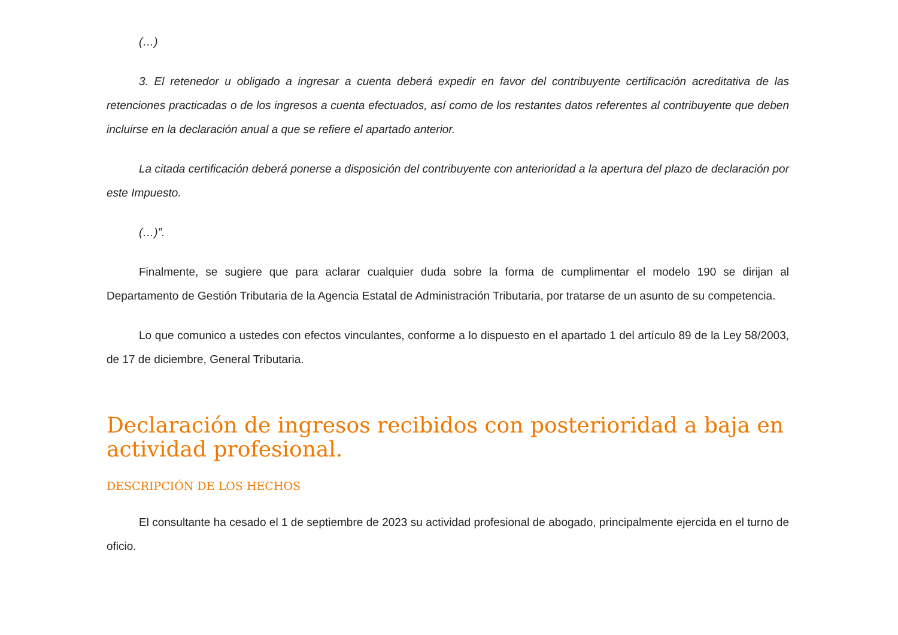(…)
3. El retenedor u obligado a ingresar a cuenta deberá expedir en favor del contribuyente certificación acreditativa de las retenciones practicadas o de los ingresos a cuenta efectuados, así como de los restantes datos referentes al contribuyente que deben incluirse en la declaración anual a que se refiere el apartado anterior.
La citada certificación deberá ponerse a disposición del contribuyente con anterioridad a la apertura del plazo de declaración por este Impuesto.
(…)”.
Finalmente, se sugiere que para aclarar cualquier duda sobre la forma de cumplimentar el modelo 190 se dirijan al Departamento de Gestión Tributaria de la Agencia Estatal de Administración Tributaria, por tratarse de un asunto de su competencia.
Lo que comunico a ustedes con efectos vinculantes, conforme a lo dispuesto en el apartado 1 del artículo 89 de la Ley 58/2003, de 17 de diciembre, General Tributaria.
Declaración de ingresos recibidos con posterioridad a baja en actividad profesional.
DESCRIPCIÓN DE LOS HECHOS
El consultante ha cesado el 1 de septiembre de 2023 su actividad profesional de abogado, principalmente ejercida en el turno de oficio.